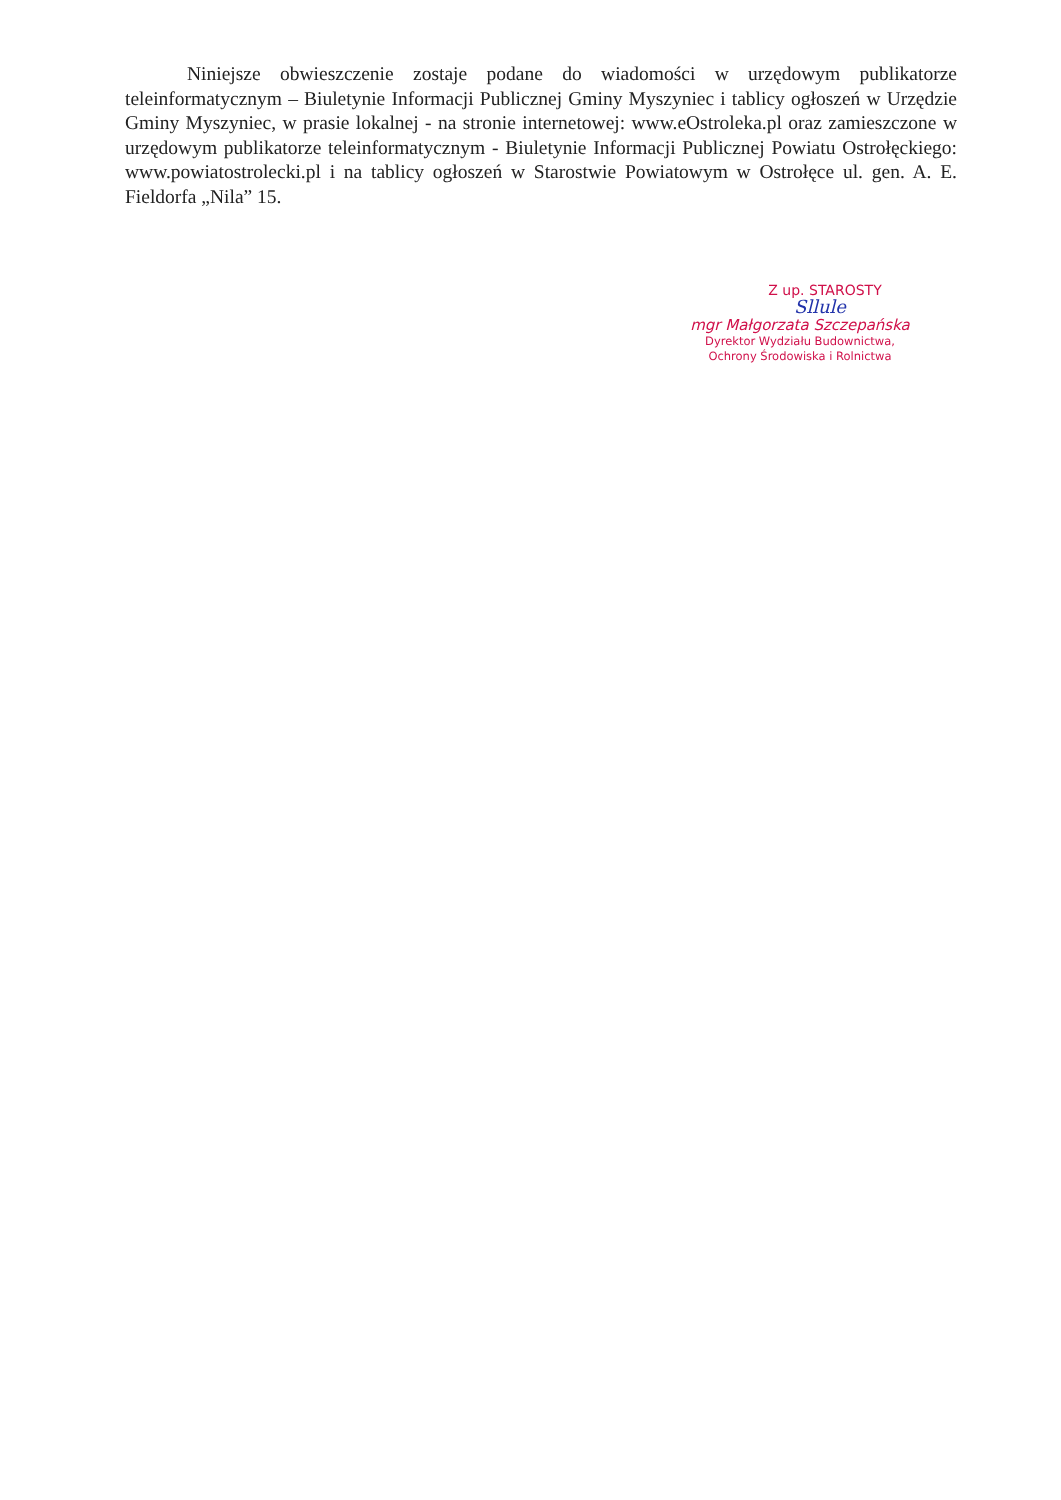Niniejsze obwieszczenie zostaje podane do wiadomości w urzędowym publikatorze teleinformatycznym – Biuletynie Informacji Publicznej Gminy Myszyniec i tablicy ogłoszeń w Urzędzie Gminy Myszyniec, w prasie lokalnej - na stronie internetowej: www.eOstroleka.pl oraz zamieszczone w urzędowym publikatorze teleinformatycznym - Biuletynie Informacji Publicznej Powiatu Ostrołęckiego: www.powiatostrolecki.pl i na tablicy ogłoszeń w Starostwie Powiatowym w Ostrołęce ul. gen. A. E. Fieldorfa „Nila” 15.
Z up. STAROSTY
Sllule
mgr Małgorzata Szczepańska
Dyrektor Wydziału Budownictwa,
Ochrony Środowiska i Rolnictwa